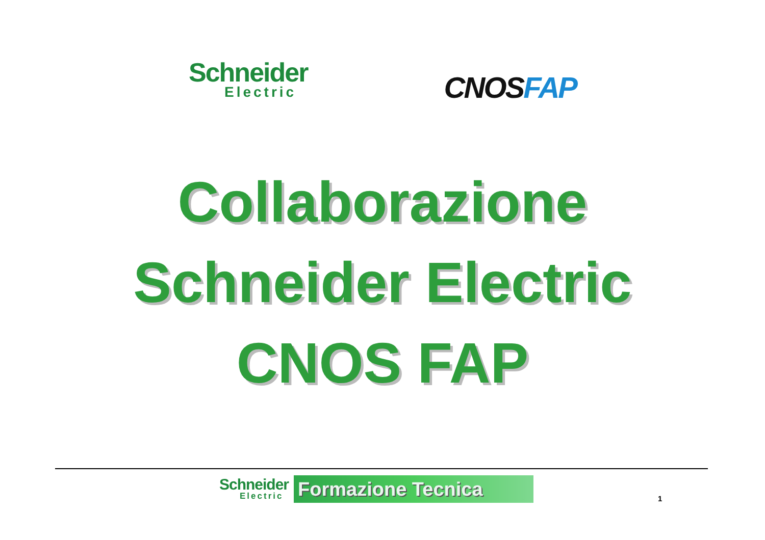Schneider
Electric
CNOSFAP
Collaborazione
Schneider Electric
CNOS FAP
Schneider
Electric
Formazione Tecnica
1